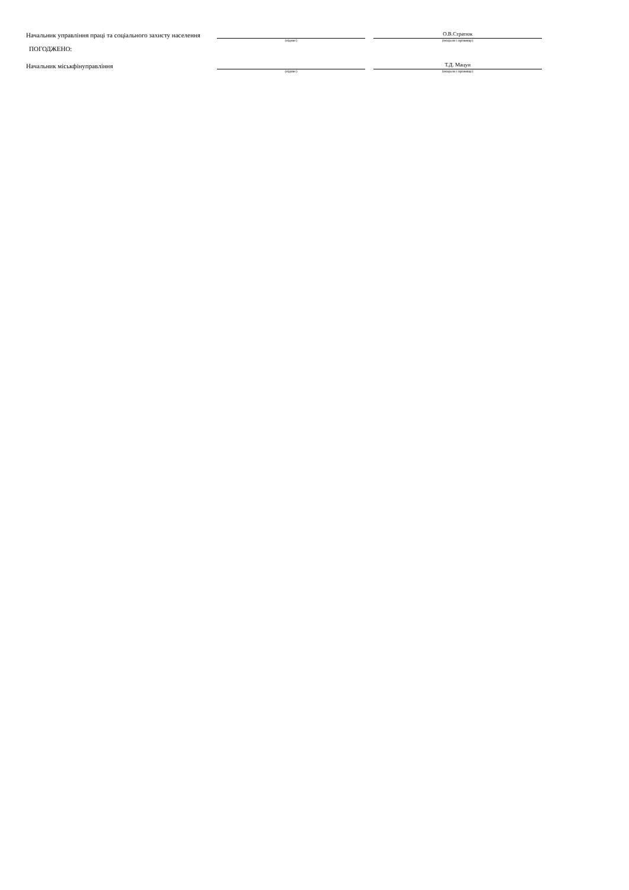Начальник управління праці та соціального захисту населення
О.В.Стратюк
(підпис)
(ініціали і прізвище)
ПОГОДЖЕНО:
Начальник міськфінуправління
Т.Д. Мацун
(підпис)
(ініціали і прізвище)